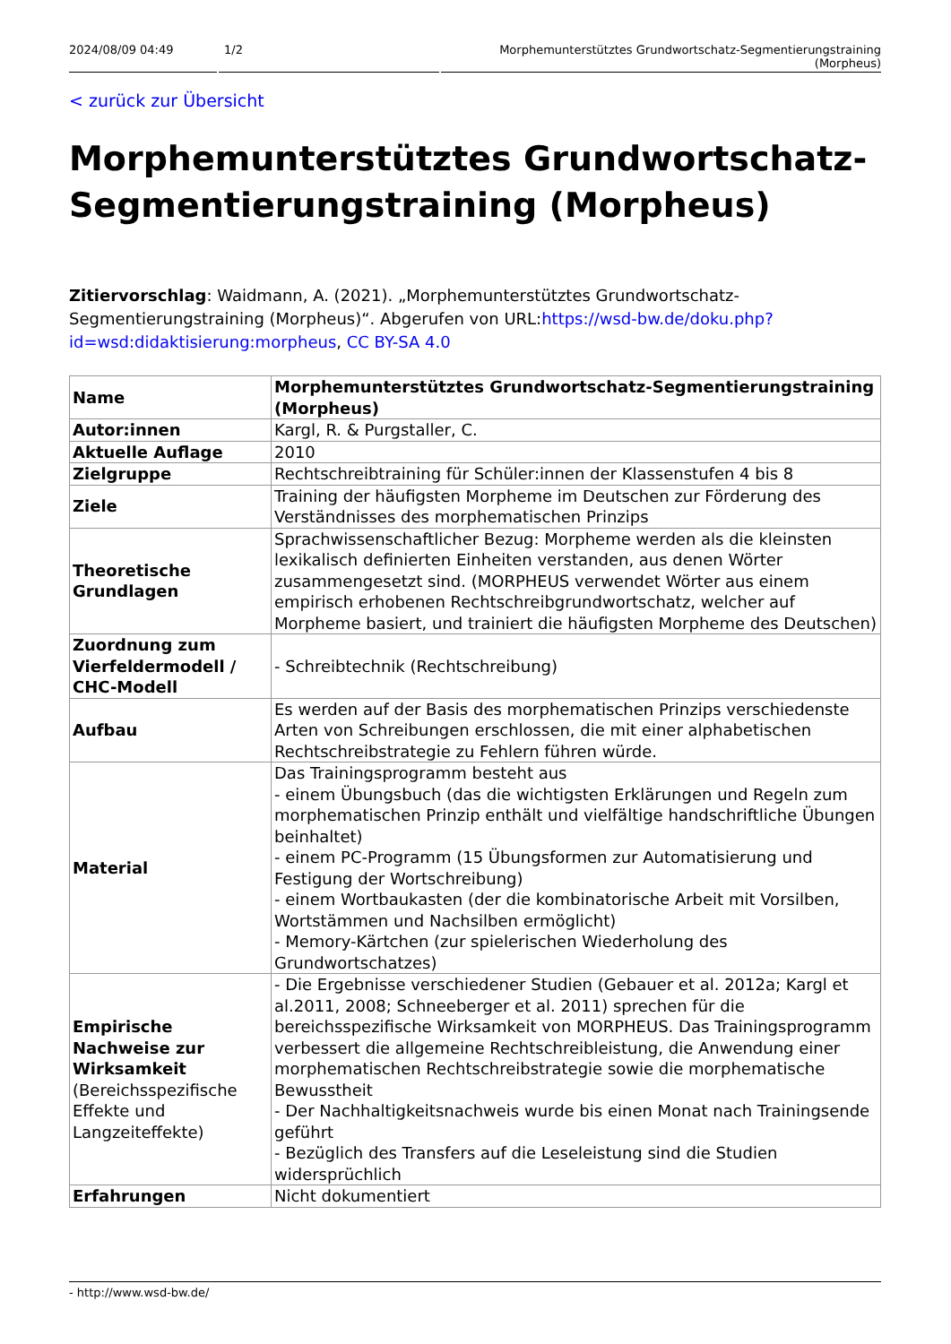2024/08/09 04:49 1/2 Morphemunterstütztes Grundwortschatz-Segmentierungstraining (Morpheus)
< zurück zur Übersicht
Morphemunterstütztes Grundwortschatz-Segmentierungstraining (Morpheus)
Zitiervorschlag: Waidmann, A. (2021). „Morphemunterstütztes Grundwortschatz-Segmentierungstraining (Morpheus)“. Abgerufen von URL:https://wsd-bw.de/doku.php?id=wsd:didaktisierung:morpheus, CC BY-SA 4.0
| Name | Morphemunterstütztes Grundwortschatz-Segmentierungstraining (Morpheus) |
| Autor:innen | Kargl, R. & Purgstaller, C. |
| Aktuelle Auflage | 2010 |
| Zielgruppe | Rechtschreibtraining für Schüler:innen der Klassenstufen 4 bis 8 |
| Ziele | Training der häufigsten Morpheme im Deutschen zur Förderung des Verständnisses des morphematischen Prinzips |
| Theoretische Grundlagen | Sprachwissenschaftlicher Bezug: Morpheme werden als die kleinsten lexikalisch definierten Einheiten verstanden, aus denen Wörter zusammengesetzt sind. (MORPHEUS verwendet Wörter aus einem empirisch erhobenen Rechtschreibgrundwortschatz, welcher auf Morpheme basiert, und trainiert die häufigsten Morpheme des Deutschen) |
| Zuordnung zum Vierfeldermodell / CHC-Modell | - Schreibtechnik (Rechtschreibung) |
| Aufbau | Es werden auf der Basis des morphematischen Prinzips verschiedenste Arten von Schreibungen erschlossen, die mit einer alphabetischen Rechtschreibstrategie zu Fehlern führen würde. |
| Material | Das Trainingsprogramm besteht aus - einem Übungsbuch (das die wichtigsten Erklärungen und Regeln zum morphematischen Prinzip enthält und vielfältige handschriftliche Übungen beinhaltet) - einem PC-Programm (15 Übungsformen zur Automatisierung und Festigung der Wortschreibung) - einem Wortbaukasten (der die kombinatorische Arbeit mit Vorsilben, Wortstämmen und Nachsilben ermöglicht) - Memory-Kärtchen (zur spielerischen Wiederholung des Grundwortschatzes) |
| Empirische Nachweise zur Wirksamkeit (Bereichsspezifische Effekte und Langzeiteffekte) | - Die Ergebnisse verschiedener Studien (Gebauer et al. 2012a; Kargl et al.2011, 2008; Schneeberger et al. 2011) sprechen für die bereichsspezifische Wirksamkeit von MORPHEUS. Das Trainingsprogramm verbessert die allgemeine Rechtschreibleistung, die Anwendung einer morphematischen Rechtschreibstrategie sowie die morphematische Bewusstheit - Der Nachhaltigkeitsnachweis wurde bis einen Monat nach Trainingsende geführt - Bezüglich des Transfers auf die Leseleistung sind die Studien widersprüchlich |
| Erfahrungen | Nicht dokumentiert |
- http://www.wsd-bw.de/